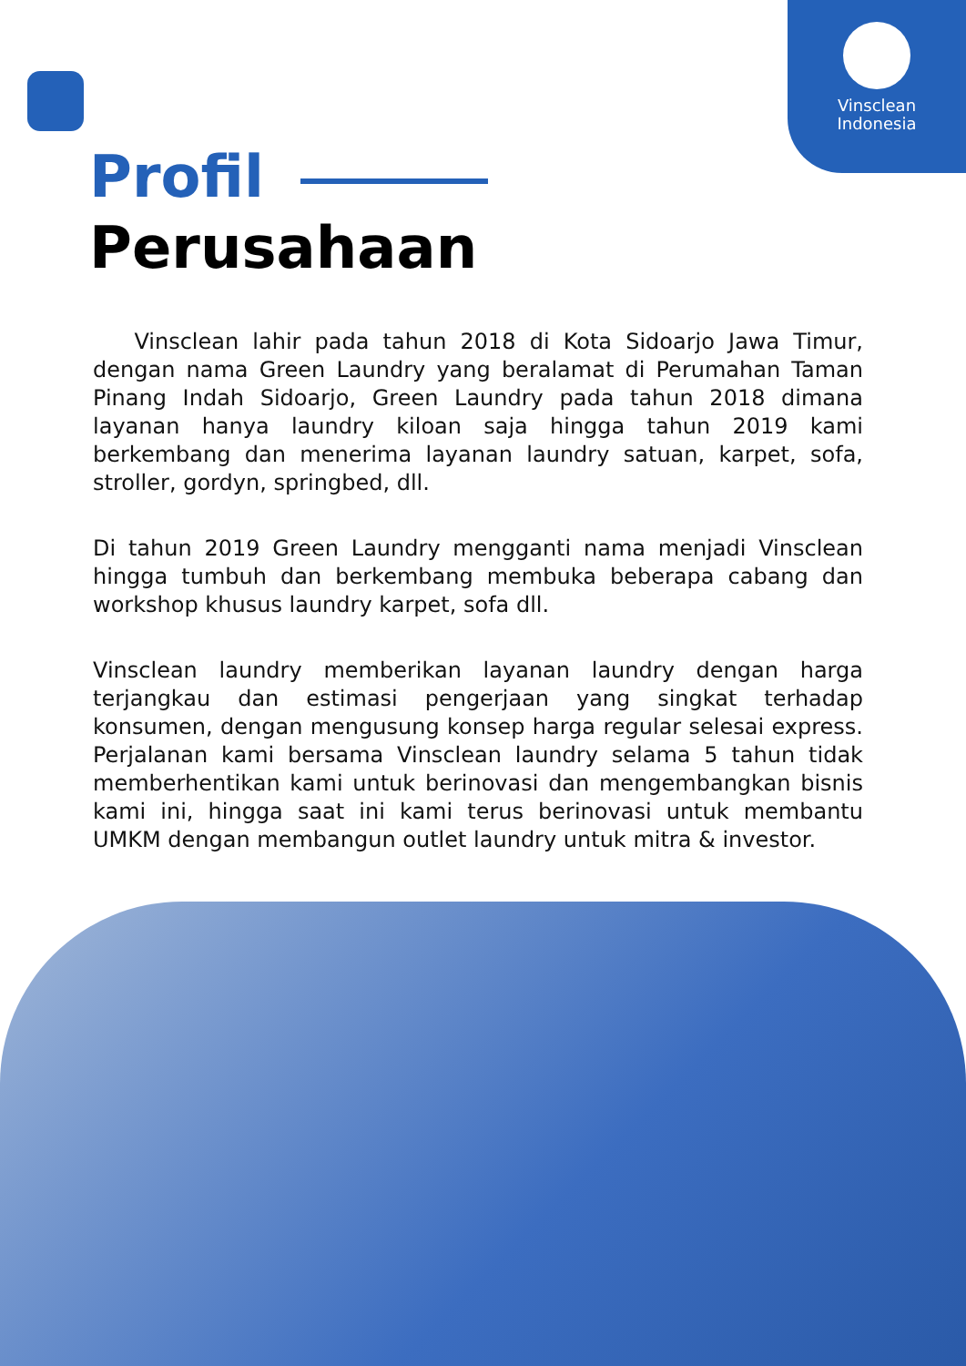Vinsclean
Indonesia
Profil
Perusahaan
Vinsclean lahir pada tahun 2018 di Kota Sidoarjo Jawa Timur, dengan nama Green Laundry yang beralamat di Perumahan Taman Pinang Indah Sidoarjo, Green Laundry pada tahun 2018 dimana layanan hanya laundry kiloan saja hingga tahun 2019 kami berkembang dan menerima layanan laundry satuan, karpet, sofa, stroller, gordyn, springbed, dll.
Di tahun 2019 Green Laundry mengganti nama menjadi Vinsclean hingga tumbuh dan berkembang membuka beberapa cabang dan workshop khusus laundry karpet, sofa dll.
Vinsclean laundry memberikan layanan laundry dengan harga terjangkau dan estimasi pengerjaan yang singkat terhadap konsumen, dengan mengusung konsep harga regular selesai express. Perjalanan kami bersama Vinsclean laundry selama 5 tahun tidak memberhentikan kami untuk berinovasi dan mengembangkan bisnis kami ini, hingga saat ini kami terus berinovasi untuk membantu UMKM dengan membangun outlet laundry untuk mitra & investor.